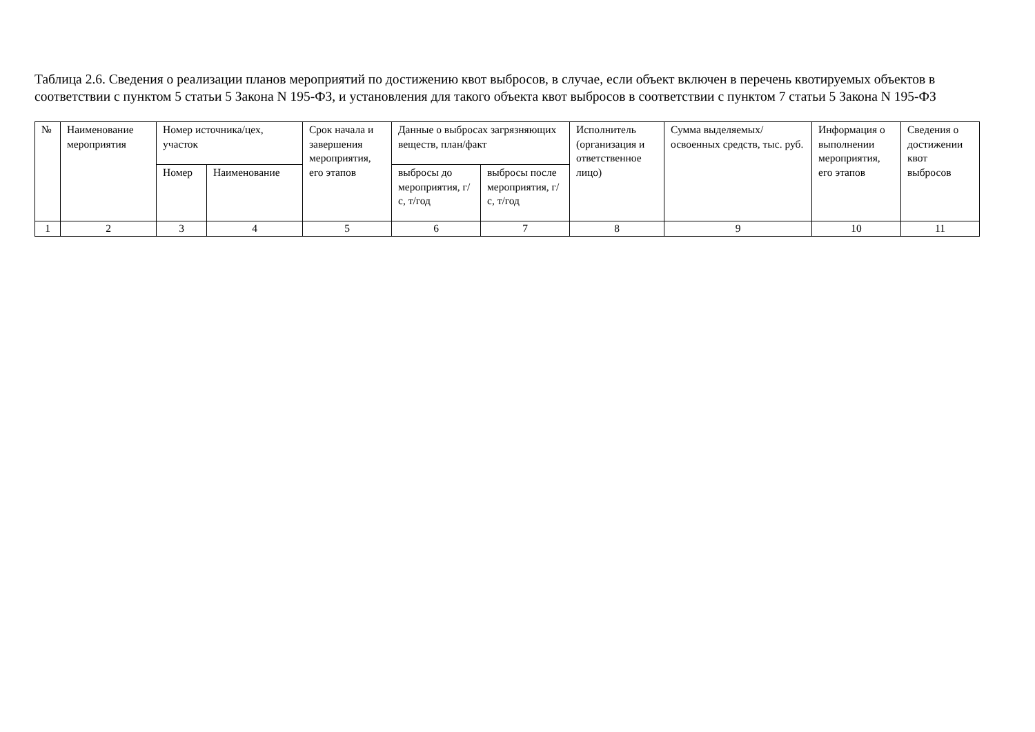Таблица 2.6. Сведения о реализации планов мероприятий по достижению квот выбросов, в случае, если объект включен в перечень квотируемых объектов в соответствии с пунктом 5 статьи 5 Закона N 195-ФЗ, и установления для такого объекта квот выбросов в соответствии с пунктом 7 статьи 5 Закона N 195-ФЗ
| № | Наименование мероприятия | Номер источника/цех, участок | | Срок начала и завершения мероприятия, его этапов | Данные о выбросах загрязняющих веществ, план/факт | | Исполнитель (организация и ответственное лицо) | Сумма выделяемых/освоенных средств, тыс. руб. | Информация о выполнении мероприятия, его этапов | Сведения о достижении квот выбросов |
| --- | --- | --- | --- | --- | --- | --- | --- | --- | --- | --- |
| | | Номер | Наименование | | выбросы до мероприятия, г/с, т/год | выбросы после мероприятия, г/с, т/год | | | | |
| 1 | 2 | 3 | 4 | 5 | 6 | 7 | 8 | 9 | 10 | 11 |